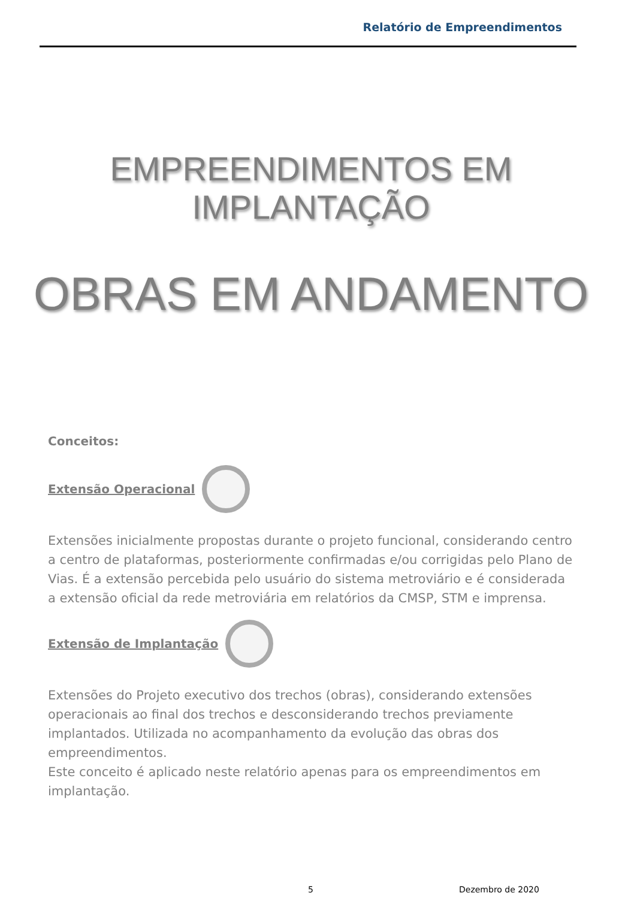Relatório de Empreendimentos
EMPREENDIMENTOS EM
IMPLANTAÇÃO
OBRAS EM ANDAMENTO
Conceitos:
Extensão Operacional
Extensões inicialmente propostas durante o projeto funcional, considerando centro a centro de plataformas, posteriormente confirmadas e/ou corrigidas pelo Plano de Vias. É a extensão percebida pelo usuário do sistema metroviário e é considerada a extensão oficial da rede metroviária em relatórios da CMSP, STM e imprensa.
Extensão de Implantação
Extensões do Projeto executivo dos trechos (obras), considerando extensões operacionais ao final dos trechos e desconsiderando trechos previamente implantados. Utilizada no acompanhamento da evolução das obras dos empreendimentos.
Este conceito é aplicado neste relatório apenas para os empreendimentos em implantação.
5 Dezembro de 2020